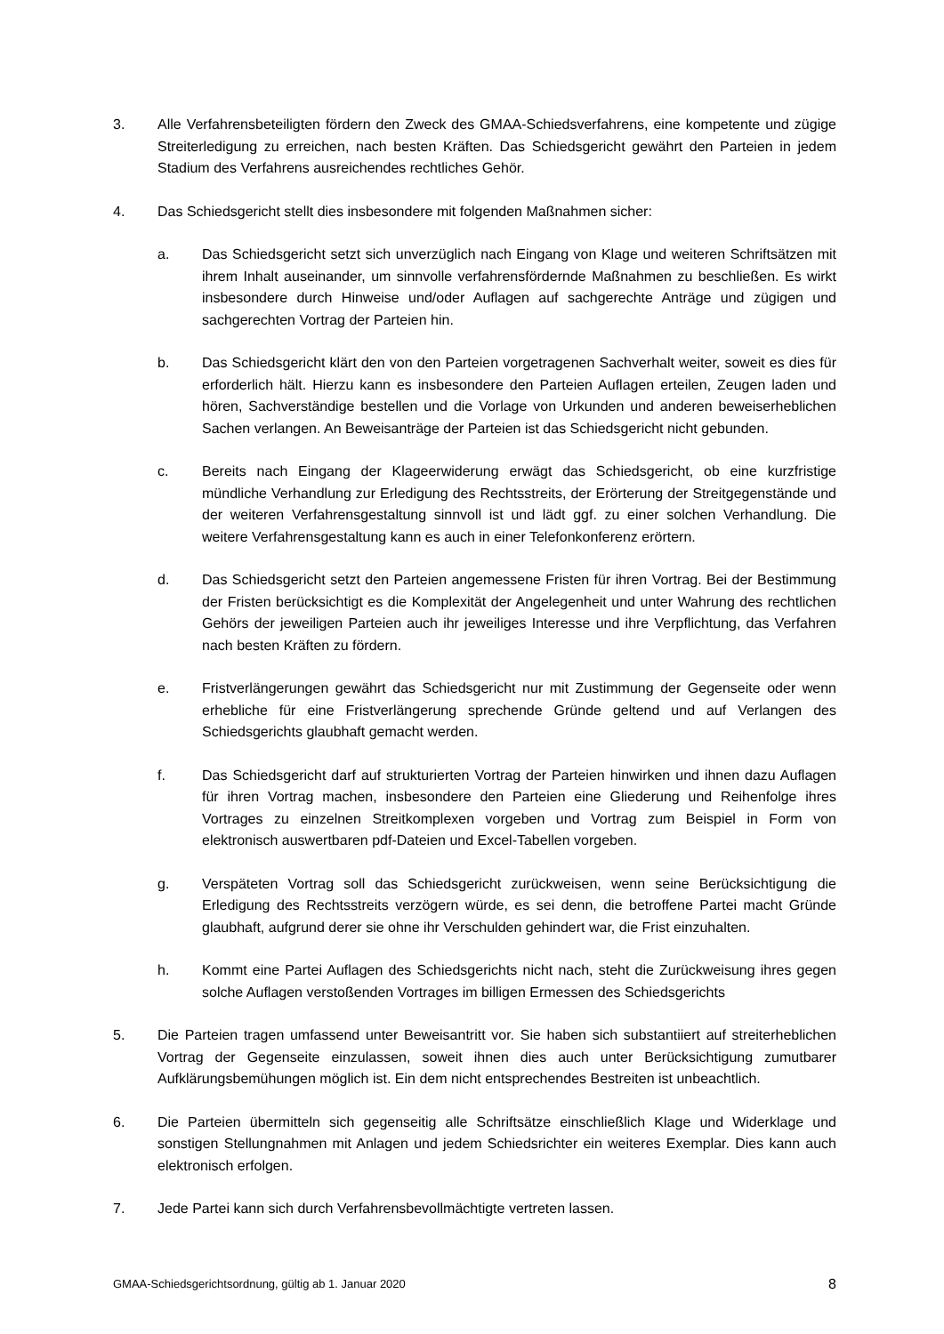3. Alle Verfahrensbeteiligten fördern den Zweck des GMAA-Schiedsverfahrens, eine kompetente und zügige Streiterledigung zu erreichen, nach besten Kräften. Das Schiedsgericht gewährt den Parteien in jedem Stadium des Verfahrens ausreichendes rechtliches Gehör.
4. Das Schiedsgericht stellt dies insbesondere mit folgenden Maßnahmen sicher:
a. Das Schiedsgericht setzt sich unverzüglich nach Eingang von Klage und weiteren Schriftsätzen mit ihrem Inhalt auseinander, um sinnvolle verfahrensfördernde Maßnahmen zu beschließen. Es wirkt insbesondere durch Hinweise und/oder Auflagen auf sachgerechte Anträge und zügigen und sachgerechten Vortrag der Parteien hin.
b. Das Schiedsgericht klärt den von den Parteien vorgetragenen Sachverhalt weiter, soweit es dies für erforderlich hält. Hierzu kann es insbesondere den Parteien Auflagen erteilen, Zeugen laden und hören, Sachverständige bestellen und die Vorlage von Urkunden und anderen beweiserheblichen Sachen verlangen. An Beweisanträge der Parteien ist das Schiedsgericht nicht gebunden.
c. Bereits nach Eingang der Klageerwiderung erwägt das Schiedsgericht, ob eine kurzfristige mündliche Verhandlung zur Erledigung des Rechtsstreits, der Erörterung der Streitgegenstände und der weiteren Verfahrensgestaltung sinnvoll ist und lädt ggf. zu einer solchen Verhandlung. Die weitere Verfahrensgestaltung kann es auch in einer Telefonkonferenz erörtern.
d. Das Schiedsgericht setzt den Parteien angemessene Fristen für ihren Vortrag. Bei der Bestimmung der Fristen berücksichtigt es die Komplexität der Angelegenheit und unter Wahrung des rechtlichen Gehörs der jeweiligen Parteien auch ihr jeweiliges Interesse und ihre Verpflichtung, das Verfahren nach besten Kräften zu fördern.
e. Fristverlängerungen gewährt das Schiedsgericht nur mit Zustimmung der Gegenseite oder wenn erhebliche für eine Fristverlängerung sprechende Gründe geltend und auf Verlangen des Schiedsgerichts glaubhaft gemacht werden.
f. Das Schiedsgericht darf auf strukturierten Vortrag der Parteien hinwirken und ihnen dazu Auflagen für ihren Vortrag machen, insbesondere den Parteien eine Gliederung und Reihenfolge ihres Vortrages zu einzelnen Streitkomplexen vorgeben und Vortrag zum Beispiel in Form von elektronisch auswertbaren pdf-Dateien und Excel-Tabellen vorgeben.
g. Verspäteten Vortrag soll das Schiedsgericht zurückweisen, wenn seine Berücksichtigung die Erledigung des Rechtsstreits verzögern würde, es sei denn, die betroffene Partei macht Gründe glaubhaft, aufgrund derer sie ohne ihr Verschulden gehindert war, die Frist einzuhalten.
h. Kommt eine Partei Auflagen des Schiedsgerichts nicht nach, steht die Zurückweisung ihres gegen solche Auflagen verstoßenden Vortrages im billigen Ermessen des Schiedsgerichts
5. Die Parteien tragen umfassend unter Beweisantritt vor. Sie haben sich substantiiert auf streiterheblichen Vortrag der Gegenseite einzulassen, soweit ihnen dies auch unter Berücksichtigung zumutbarer Aufklärungsbemühungen möglich ist. Ein dem nicht entsprechendes Bestreiten ist unbeachtlich.
6. Die Parteien übermitteln sich gegenseitig alle Schriftsätze einschließlich Klage und Widerklage und sonstigen Stellungnahmen mit Anlagen und jedem Schiedsrichter ein weiteres Exemplar. Dies kann auch elektronisch erfolgen.
7. Jede Partei kann sich durch Verfahrensbevollmächtigte vertreten lassen.
GMAA-Schiedsgerichtsordnung, gültig ab 1. Januar 2020 8